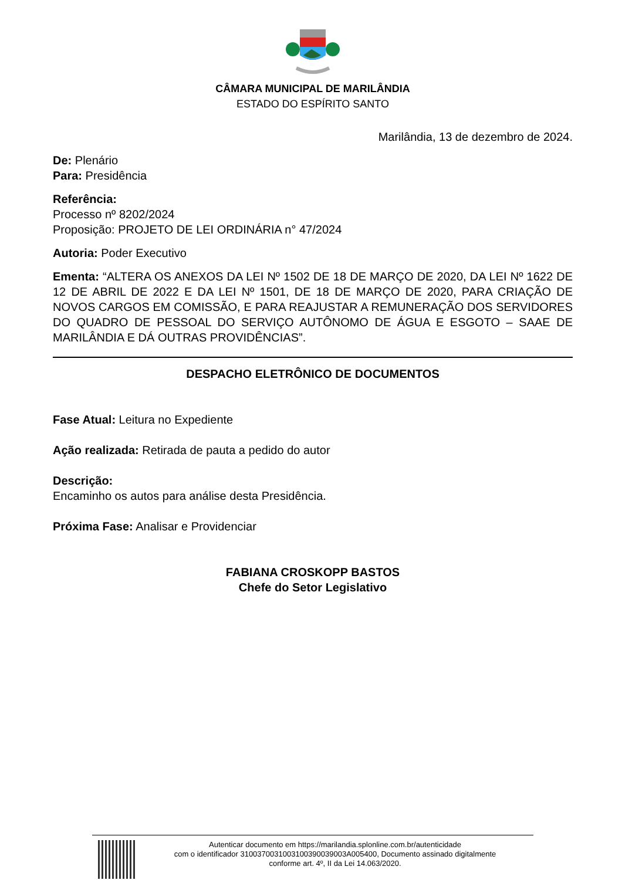CÂMARA MUNICIPAL DE MARILÂNDIA
ESTADO DO ESPÍRITO SANTO
Marilândia, 13 de dezembro de 2024.
De: Plenário
Para: Presidência
Referência:
Processo nº 8202/2024
Proposição: PROJETO DE LEI ORDINÁRIA n° 47/2024
Autoria: Poder Executivo
Ementa: “ALTERA OS ANEXOS DA LEI Nº 1502 DE 18 DE MARÇO DE 2020, DA LEI Nº 1622 DE 12 DE ABRIL DE 2022 E DA LEI Nº 1501, DE 18 DE MARÇO DE 2020, PARA CRIAÇÃO DE NOVOS CARGOS EM COMISSÃO, E PARA REAJUSTAR A REMUNERAÇÃO DOS SERVIDORES DO QUADRO DE PESSOAL DO SERVIÇO AUTÔNOMO DE ÁGUA E ESGOTO – SAAE DE MARILÂNDIA E DÁ OUTRAS PROVIDÊNCIAS”.
DESPACHO ELETRÔNICO DE DOCUMENTOS
Fase Atual: Leitura no Expediente
Ação realizada: Retirada de pauta a pedido do autor
Descrição:
Encaminho os autos para análise desta Presidência.
Próxima Fase: Analisar e Providenciar
FABIANA CROSKOPP BASTOS
Chefe do Setor Legislativo
Autenticar documento em https://marilandia.splonline.com.br/autenticidade
com o identificador 3100370031003100390039003A005400, Documento assinado digitalmente
conforme art. 4º, II da Lei 14.063/2020.